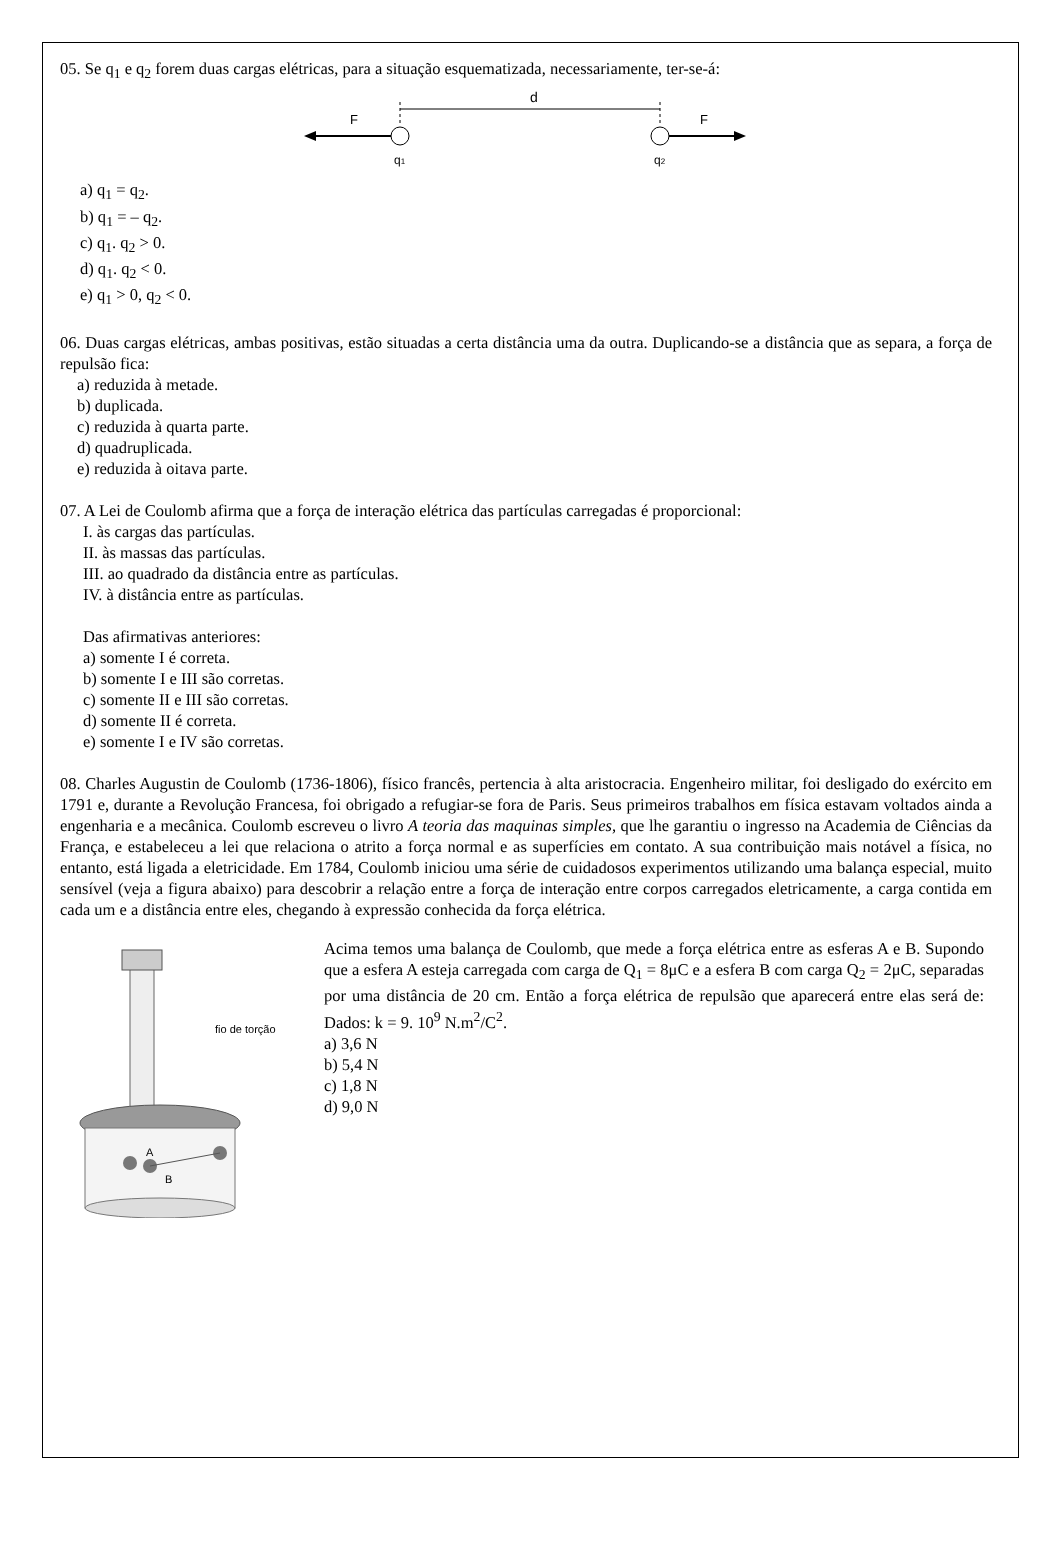05. Se q<sub>1</sub> e q<sub>2</sub> forem duas cargas elétricas, para a situação esquematizada, necessariamente, ter-se-á:
d
F
F
q1
q2
a) q<sub>1</sub> = q<sub>2</sub>.
b) q<sub>1</sub> = – q<sub>2</sub>.
c) q<sub>1</sub>. q<sub>2</sub> > 0.
d) q<sub>1</sub>. q<sub>2</sub> < 0.
e) q<sub>1</sub> > 0, q<sub>2</sub> < 0.
06. Duas cargas elétricas, ambas positivas, estão situadas a certa distância uma da outra. Duplicando-se a distância que as separa, a força de repulsão fica:
a) reduzida à metade.
b) duplicada.
c) reduzida à quarta parte.
d) quadruplicada.
e) reduzida à oitava parte.
07. A Lei de Coulomb afirma que a força de interação elétrica das partículas carregadas é proporcional:
I. às cargas das partículas.
II. às massas das partículas.
III. ao quadrado da distância entre as partículas.
IV. à distância entre as partículas.
Das afirmativas anteriores:
a) somente I é correta.
b) somente I e III são corretas.
c) somente II e III são corretas.
d) somente II é correta.
e) somente I e IV são corretas.
08. Charles Augustin de Coulomb (1736-1806), físico francês, pertencia à alta aristocracia. Engenheiro militar, foi desligado do exército em 1791 e, durante a Revolução Francesa, foi obrigado a refugiar-se fora de Paris. Seus primeiros trabalhos em física estavam voltados ainda a engenharia e a mecânica. Coulomb escreveu o livro A teoria das maquinas simples, que lhe garantiu o ingresso na Academia de Ciências da França, e estabeleceu a lei que relaciona o atrito a força normal e as superfícies em contato. A sua contribuição mais notável a física, no entanto, está ligada a eletricidade. Em 1784, Coulomb iniciou uma série de cuidadosos experimentos utilizando uma balança especial, muito sensível (veja a figura abaixo) para descobrir a relação entre a força de interação entre corpos carregados eletricamente, a carga contida em cada um e a distância entre eles, chegando à expressão conhecida da força elétrica.
A
B
fio de torção
Acima temos uma balança de Coulomb, que mede a força elétrica entre as esferas A e B. Supondo que a esfera A esteja carregada com carga de Q<sub>1</sub> = 8μC e a esfera B com carga Q<sub>2</sub> = 2μC, separadas por uma distância de 20 cm. Então a força elétrica de repulsão que aparecerá entre elas será de: Dados: k = 9. 10<sup>9</sup> N.m<sup>2</sup>/C<sup>2</sup>.
a) 3,6 N
b) 5,4 N
c) 1,8 N
d) 9,0 N